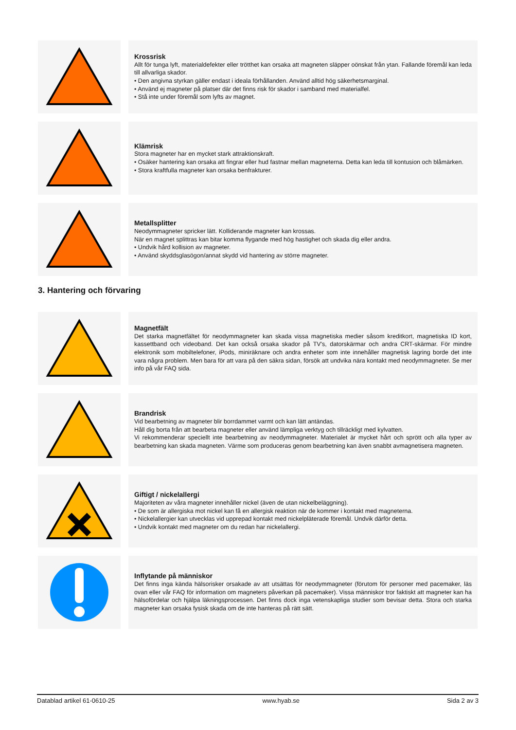Krossrisk
Allt för tunga lyft, materialdefekter eller trötthet kan orsaka att magneten släpper oönskat från ytan. Fallande föremål kan leda till allvarliga skador.
• Den angivna styrkan gäller endast i ideala förhållanden. Använd alltid hög säkerhetsmarginal.
• Använd ej magneter på platser där det finns risk för skador i samband med materialfel.
• Stå inte under föremål som lyfts av magnet.
Klämrisk
Stora magneter har en mycket stark attraktionskraft.
• Osäker hantering kan orsaka att fingrar eller hud fastnar mellan magneterna. Detta kan leda till kontusion och blåmärken.
• Stora kraftfulla magneter kan orsaka benfrakturer.
Metallsplitter
Neodymmagneter spricker lätt. Kolliderande magneter kan krossas.
När en magnet splittras kan bitar komma flygande med hög hastighet och skada dig eller andra.
• Undvik hård kollision av magneter.
• Använd skyddsglasögon/annat skydd vid hantering av större magneter.
3. Hantering och förvaring
Magnetfält
Det starka magnetfältet för neodymmagneter kan skada vissa magnetiska medier såsom kreditkort, magnetiska ID kort, kassettband och videoband. Det kan också orsaka skador på TV's, datorskärmar och andra CRT-skärmar. För mindre elektronik som mobiltelefoner, iPods, miniräknare och andra enheter som inte innehåller magnetisk lagring borde det inte vara några problem. Men bara för att vara på den säkra sidan, försök att undvika nära kontakt med neodymmagneter. Se mer info på vår FAQ sida.
Brandrisk
Vid bearbetning av magneter blir borrdammet varmt och kan lätt antändas.
Håll dig borta från att bearbeta magneter eller använd lämpliga verktyg och tillräckligt med kylvatten.
Vi rekommenderar speciellt inte bearbetning av neodymmagneter. Materialet är mycket hårt och sprött och alla typer av bearbetning kan skada magneten. Värme som produceras genom bearbetning kan även snabbt avmagnetisera magneten.
Giftigt / nickelallergi
Majoriteten av våra magneter innehåller nickel (även de utan nickelbeläggning).
• De som är allergiska mot nickel kan få en allergisk reaktion när de kommer i kontakt med magneterna.
• Nickelallergier kan utvecklas vid upprepad kontakt med nickelpläterade föremål. Undvik därför detta.
• Undvik kontakt med magneter om du redan har nickelallergi.
Inflytande på människor
Det finns inga kända hälsorisker orsakade av att utsättas för neodymmagneter (förutom för personer med pacemaker, läs ovan eller vår FAQ för information om magneters påverkan på pacemaker). Vissa människor tror faktiskt att magneter kan ha hälsofördelar och hjälpa läkningsprocessen. Det finns dock inga vetenskapliga studier som bevisar detta. Stora och starka magneter kan orsaka fysisk skada om de inte hanteras på rätt sätt.
Datablad artikel 61-0610-25 www.hyab.se Sida 2 av 3